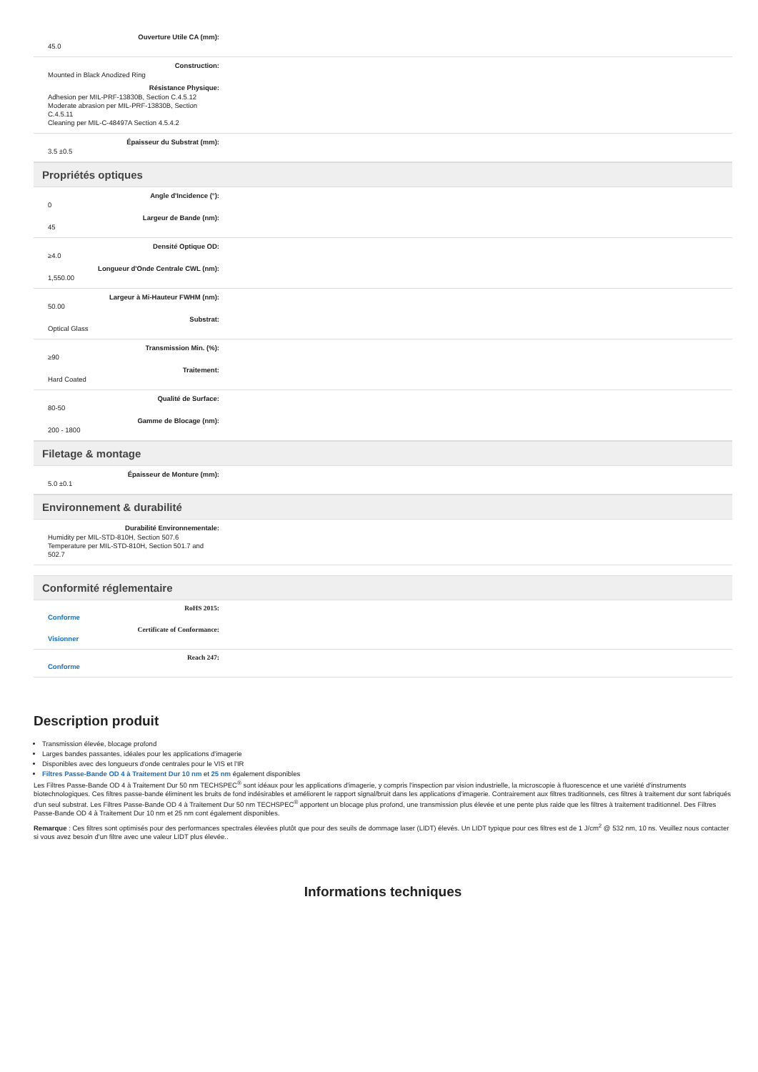Ouverture Utile CA (mm):
45.0
Construction:
Mounted in Black Anodized Ring
Résistance Physique:
Adhesion per MIL-PRF-13830B, Section C.4.5.12
Moderate abrasion per MIL-PRF-13830B, Section C.4.5.11
Cleaning per MIL-C-48497A Section 4.5.4.2
Épaisseur du Substrat (mm):
3.5 ±0.5
Propriétés optiques
Angle d'Incidence (°):
0
Largeur de Bande (nm):
45
Densité Optique OD:
≥4.0
Longueur d'Onde Centrale CWL (nm):
1,550.00
Largeur à Mi-Hauteur FWHM (nm):
50.00
Substrat:
Optical Glass
Transmission Min. (%):
≥90
Traitement:
Hard Coated
Qualité de Surface:
80-50
Gamme de Blocage (nm):
200 - 1800
Filetage & montage
Épaisseur de Monture (mm):
5.0 ±0.1
Environnement & durabilité
Durabilité Environnementale:
Humidity per MIL-STD-810H, Section 507.6
Temperature per MIL-STD-810H, Section 501.7 and 502.7
Conformité réglementaire
RoHS 2015:
Conforme
Certificate of Conformance:
Visionner
Reach 247:
Conforme
Description produit
Transmission élevée, blocage profond
Larges bandes passantes, idéales pour les applications d'imagerie
Disponibles avec des longueurs d'onde centrales pour le VIS et l'IR
Filtres Passe-Bande OD 4 à Traitement Dur 10 nm et 25 nm également disponibles
Les Filtres Passe-Bande OD 4 à Traitement Dur 50 nm TECHSPEC<sup>®</sup> sont idéaux pour les applications d'imagerie, y compris l'inspection par vision industrielle, la microscopie à fluorescence et une variété d'instruments biotechnologiques. Ces filtres passe-bande éliminent les bruits de fond indésirables et améliorent le rapport signal/bruit dans les applications d'imagerie. Contrairement aux filtres traditionnels, ces filtres à traitement dur sont fabriqués d'un seul substrat. Les Filtres Passe-Bande OD 4 à Traitement Dur 50 nm TECHSPEC<sup>®</sup> apportent un blocage plus profond, une transmission plus élevée et une pente plus raide que les filtres à traitement traditionnel. Des Filtres Passe-Bande OD 4 à Traitement Dur 10 nm et 25 nm cont également disponibles.
Remarque : Ces filtres sont optimisés pour des performances spectrales élevées plutôt que pour des seuils de dommage laser (LIDT) élevés. Un LIDT typique pour ces filtres est de 1 J/cm<sup>2</sup> @ 532 nm, 10 ns. Veuillez nous contacter si vous avez besoin d'un filtre avec une valeur LIDT plus élevée..
Informations techniques